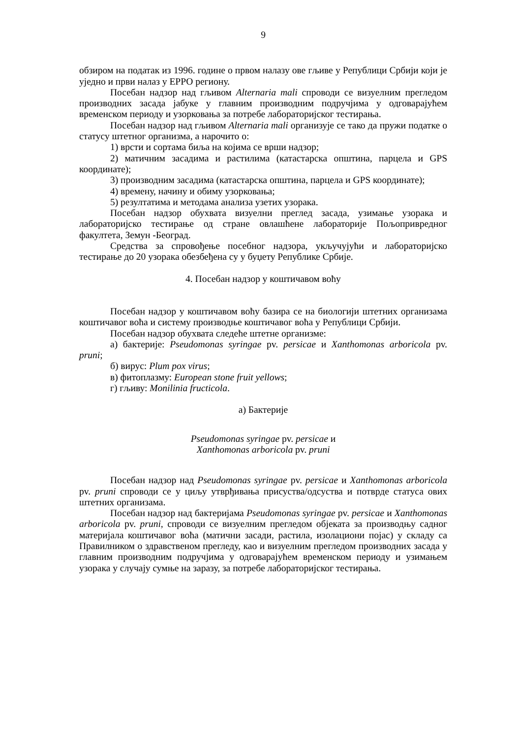9
обзиром на податак из 1996. године о првом налазу ове гљиве у Републици Србији који је уједно и први налаз у ЕРРО региону.
Посебан надзор над гљивом Alternaria mali спроводи се визуелним прегледом производних засада јабуке у главним производним подручјима у одговарајућем временском периоду и узорковања за потребе лабораторијског тестирања.
Посебан надзор над гљивом Alternaria mali организује се тако да пружи податке о статусу штетног организма, а нарочито о:
1) врсти и сортама биља на којима се врши надзор;
2) матичним засадима и растилима (катастарска општина, парцела и GPS координате);
3) производним засадима (катастарска општина, парцела и GPS координате);
4) времену, начину и обиму узорковања;
5) резултатима и методама анализа узетих узорака.
Посебан надзор обухвата визуелни преглед засада, узимање узорака и лабораторијско тестирање од стране овлашћене лабораторије Пољопривредног факултета, Земун -Београд.
Средства за спровођење посебног надзора, укључујући и лабораторијско тестирање до 20 узорака обезбеђена су у буџету Републике Србије.
4. Посебан надзор у коштичавом воћу
Посебан надзор у коштичавом воћу базира се на биологији штетних организама коштичавог воћа и систему производње коштичавог воћа у Републици Србији.
Посебан надзор обухвата следеће штетне организме:
а) бактерије: Pseudomonas syringae pv. persicae и Xanthomonas arboricola pv. pruni;
б) вирус: Plum pox virus;
в) фитоплазму: European stone fruit yellows;
г) гљиву: Monilinia fructicola.
а) Бактерије
Pseudomonas syringae pv. persicae и
Xanthomonas arboricola pv. pruni
Посебан надзор над Pseudomonas syringae pv. persicae и Xanthomonas arboricola pv. pruni спроводи се у циљу утврђивања присуства/одсуства и потврде статуса ових штетних организама.
Посебан надзор над бактеријама Pseudomonas syringae pv. persicae и Xanthomonas arboricola pv. pruni, спроводи се визуелним прегледом објеката за производњу садног материјала коштичавог воћа (матични засади, растила, изолациони појас) у складу са Правилником о здравственом прегледу, као и визуелним прегледом производних засада у главним производним подручјима у одговарајућем временском периоду и узимањем узорака у случају сумње на заразу, за потребе лабораторијског тестирања.